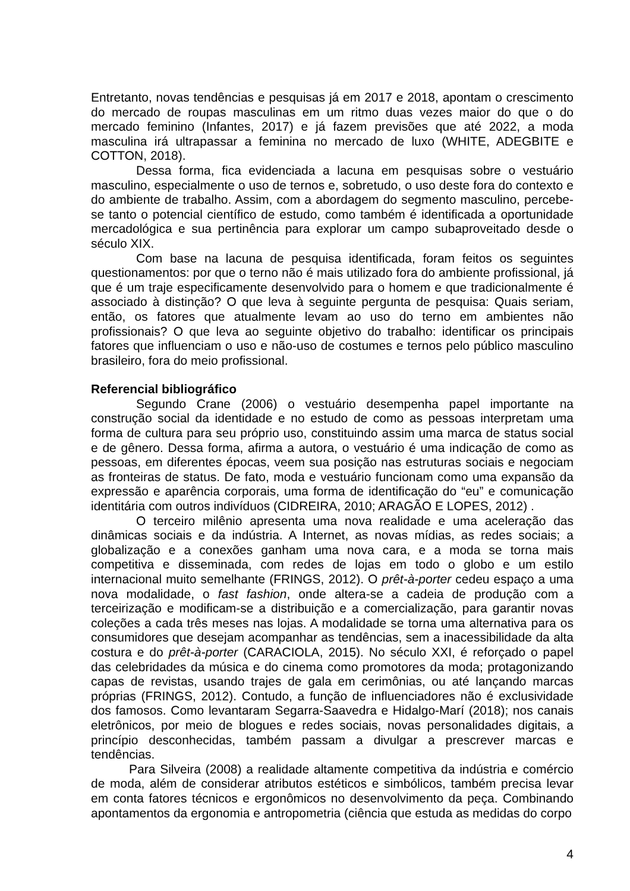Entretanto, novas tendências e pesquisas já em 2017 e 2018, apontam o crescimento do mercado de roupas masculinas em um ritmo duas vezes maior do que o do mercado feminino (Infantes, 2017) e já fazem previsões que até 2022, a moda masculina irá ultrapassar a feminina no mercado de luxo (WHITE, ADEGBITE e COTTON, 2018).
Dessa forma, fica evidenciada a lacuna em pesquisas sobre o vestuário masculino, especialmente o uso de ternos e, sobretudo, o uso deste fora do contexto e do ambiente de trabalho. Assim, com a abordagem do segmento masculino, percebe-se tanto o potencial científico de estudo, como também é identificada a oportunidade mercadológica e sua pertinência para explorar um campo subaproveitado desde o século XIX.
Com base na lacuna de pesquisa identificada, foram feitos os seguintes questionamentos: por que o terno não é mais utilizado fora do ambiente profissional, já que é um traje especificamente desenvolvido para o homem e que tradicionalmente é associado à distinção? O que leva à seguinte pergunta de pesquisa: Quais seriam, então, os fatores que atualmente levam ao uso do terno em ambientes não profissionais? O que leva ao seguinte objetivo do trabalho: identificar os principais fatores que influenciam o uso e não-uso de costumes e ternos pelo público masculino brasileiro, fora do meio profissional.
Referencial bibliográfico
Segundo Crane (2006) o vestuário desempenha papel importante na construção social da identidade e no estudo de como as pessoas interpretam uma forma de cultura para seu próprio uso, constituindo assim uma marca de status social e de gênero. Dessa forma, afirma a autora, o vestuário é uma indicação de como as pessoas, em diferentes épocas, veem sua posição nas estruturas sociais e negociam as fronteiras de status. De fato, moda e vestuário funcionam como uma expansão da expressão e aparência corporais, uma forma de identificação do “eu” e comunicação identitária com outros indivíduos (CIDREIRA, 2010; ARAGÃO E LOPES, 2012) .
O terceiro milênio apresenta uma nova realidade e uma aceleração das dinâmicas sociais e da indústria. A Internet, as novas mídias, as redes sociais; a globalização e a conexões ganham uma nova cara, e a moda se torna mais competitiva e disseminada, com redes de lojas em todo o globo e um estilo internacional muito semelhante (FRINGS, 2012). O prêt-à-porter cedeu espaço a uma nova modalidade, o fast fashion, onde altera-se a cadeia de produção com a terceirização e modificam-se a distribuição e a comercialização, para garantir novas coleções a cada três meses nas lojas. A modalidade se torna uma alternativa para os consumidores que desejam acompanhar as tendências, sem a inacessibilidade da alta costura e do prêt-à-porter (CARACIOLA, 2015). No século XXI, é reforçado o papel das celebridades da música e do cinema como promotores da moda; protagonizando capas de revistas, usando trajes de gala em cerimônias, ou até lançando marcas próprias (FRINGS, 2012). Contudo, a função de influenciadores não é exclusividade dos famosos. Como levantaram Segarra-Saavedra e Hidalgo-Marí (2018); nos canais eletrônicos, por meio de blogues e redes sociais, novas personalidades digitais, a princípio desconhecidas, também passam a divulgar a prescrever marcas e tendências.
Para Silveira (2008) a realidade altamente competitiva da indústria e comércio de moda, além de considerar atributos estéticos e simbólicos, também precisa levar em conta fatores técnicos e ergonômicos no desenvolvimento da peça. Combinando apontamentos da ergonomia e antropometria (ciência que estuda as medidas do corpo
4